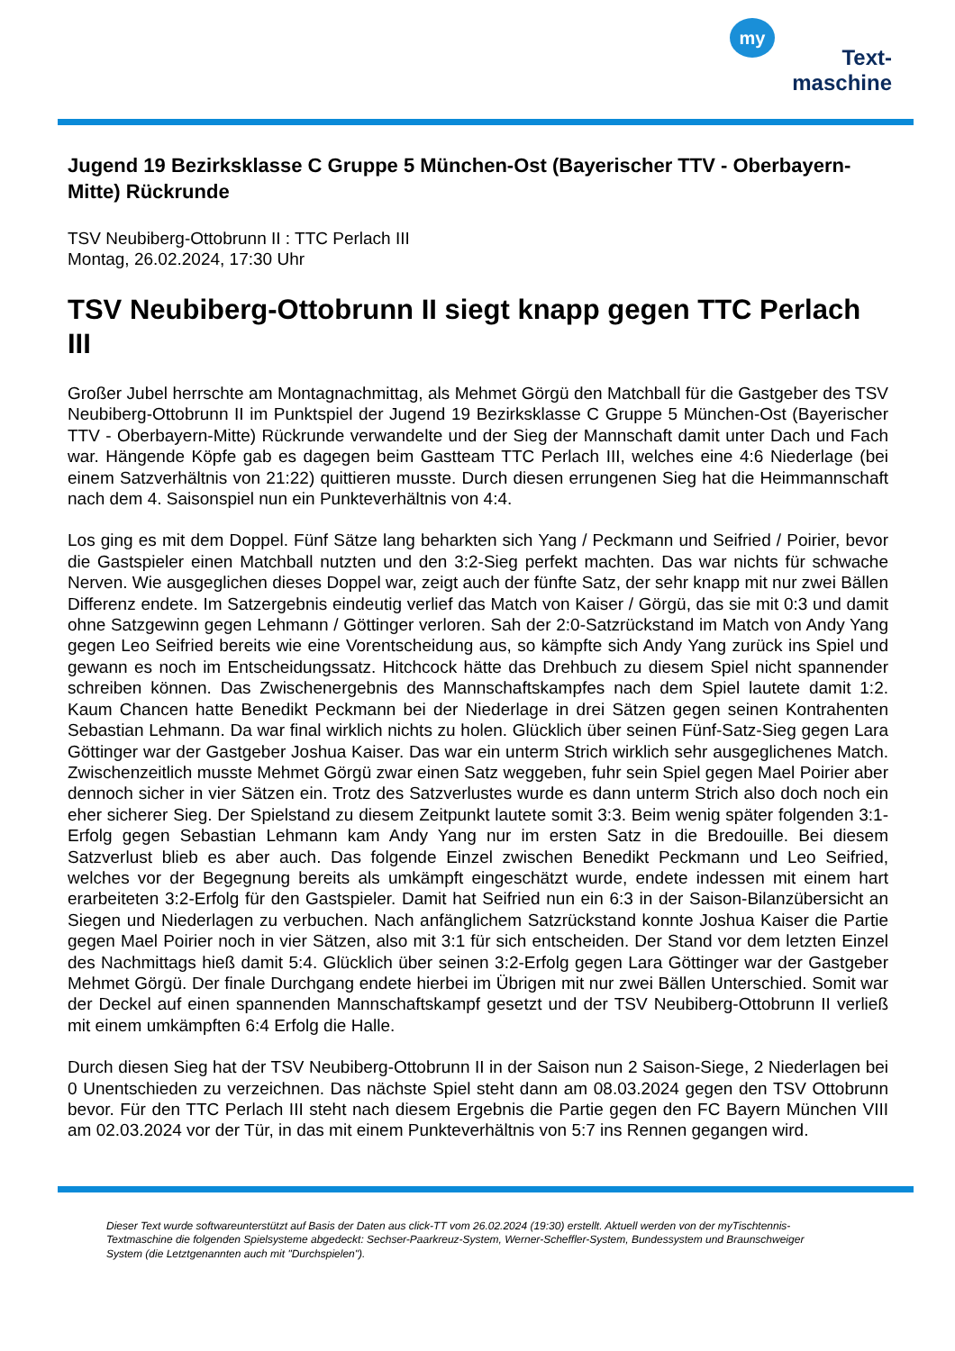my
Text-
maschine
Jugend 19 Bezirksklasse C Gruppe 5 München-Ost (Bayerischer TTV - Oberbayern-Mitte) Rückrunde
TSV Neubiberg-Ottobrunn II : TTC Perlach III
Montag, 26.02.2024, 17:30 Uhr
TSV Neubiberg-Ottobrunn II siegt knapp gegen TTC Perlach III
Großer Jubel herrschte am Montagnachmittag, als Mehmet Görgü den Matchball für die Gastgeber des TSV Neubiberg-Ottobrunn II im Punktspiel der Jugend 19 Bezirksklasse C Gruppe 5 München-Ost (Bayerischer TTV - Oberbayern-Mitte) Rückrunde verwandelte und der Sieg der Mannschaft damit unter Dach und Fach war. Hängende Köpfe gab es dagegen beim Gastteam TTC Perlach III, welches eine 4:6 Niederlage (bei einem Satzverhältnis von 21:22) quittieren musste. Durch diesen errungenen Sieg hat die Heimmannschaft nach dem 4. Saisonspiel nun ein Punkteverhältnis von 4:4.
Los ging es mit dem Doppel. Fünf Sätze lang beharkten sich Yang / Peckmann und Seifried / Poirier, bevor die Gastspieler einen Matchball nutzten und den 3:2-Sieg perfekt machten. Das war nichts für schwache Nerven. Wie ausgeglichen dieses Doppel war, zeigt auch der fünfte Satz, der sehr knapp mit nur zwei Bällen Differenz endete. Im Satzergebnis eindeutig verlief das Match von Kaiser / Görgü, das sie mit 0:3 und damit ohne Satzgewinn gegen Lehmann / Göttinger verloren. Sah der 2:0-Satzrückstand im Match von Andy Yang gegen Leo Seifried bereits wie eine Vorentscheidung aus, so kämpfte sich Andy Yang zurück ins Spiel und gewann es noch im Entscheidungssatz. Hitchcock hätte das Drehbuch zu diesem Spiel nicht spannender schreiben können. Das Zwischenergebnis des Mannschaftskampfes nach dem Spiel lautete damit 1:2. Kaum Chancen hatte Benedikt Peckmann bei der Niederlage in drei Sätzen gegen seinen Kontrahenten Sebastian Lehmann. Da war final wirklich nichts zu holen. Glücklich über seinen Fünf-Satz-Sieg gegen Lara Göttinger war der Gastgeber Joshua Kaiser. Das war ein unterm Strich wirklich sehr ausgeglichenes Match. Zwischenzeitlich musste Mehmet Görgü zwar einen Satz weggeben, fuhr sein Spiel gegen Mael Poirier aber dennoch sicher in vier Sätzen ein. Trotz des Satzverlustes wurde es dann unterm Strich also doch noch ein eher sicherer Sieg. Der Spielstand zu diesem Zeitpunkt lautete somit 3:3. Beim wenig später folgenden 3:1-Erfolg gegen Sebastian Lehmann kam Andy Yang nur im ersten Satz in die Bredouille. Bei diesem Satzverlust blieb es aber auch. Das folgende Einzel zwischen Benedikt Peckmann und Leo Seifried, welches vor der Begegnung bereits als umkämpft eingeschätzt wurde, endete indessen mit einem hart erarbeiteten 3:2-Erfolg für den Gastspieler. Damit hat Seifried nun ein 6:3 in der Saison-Bilanzübersicht an Siegen und Niederlagen zu verbuchen. Nach anfänglichem Satzrückstand konnte Joshua Kaiser die Partie gegen Mael Poirier noch in vier Sätzen, also mit 3:1 für sich entscheiden. Der Stand vor dem letzten Einzel des Nachmittags hieß damit 5:4. Glücklich über seinen 3:2-Erfolg gegen Lara Göttinger war der Gastgeber Mehmet Görgü. Der finale Durchgang endete hierbei im Übrigen mit nur zwei Bällen Unterschied. Somit war der Deckel auf einen spannenden Mannschaftskampf gesetzt und der TSV Neubiberg-Ottobrunn II verließ mit einem umkämpften 6:4 Erfolg die Halle.
Durch diesen Sieg hat der TSV Neubiberg-Ottobrunn II in der Saison nun 2 Saison-Siege, 2 Niederlagen bei 0 Unentschieden zu verzeichnen. Das nächste Spiel steht dann am 08.03.2024 gegen den TSV Ottobrunn bevor. Für den TTC Perlach III steht nach diesem Ergebnis die Partie gegen den FC Bayern München VIII am 02.03.2024 vor der Tür, in das mit einem Punkteverhältnis von 5:7 ins Rennen gegangen wird.
Dieser Text wurde softwareunterstützt auf Basis der Daten aus click-TT vom 26.02.2024 (19:30) erstellt. Aktuell werden von der myTischtennis-Textmaschine die folgenden Spielsysteme abgedeckt: Sechser-Paarkreuz-System, Werner-Scheffler-System, Bundessystem und Braunschweiger System (die Letztgenannten auch mit "Durchspielen").